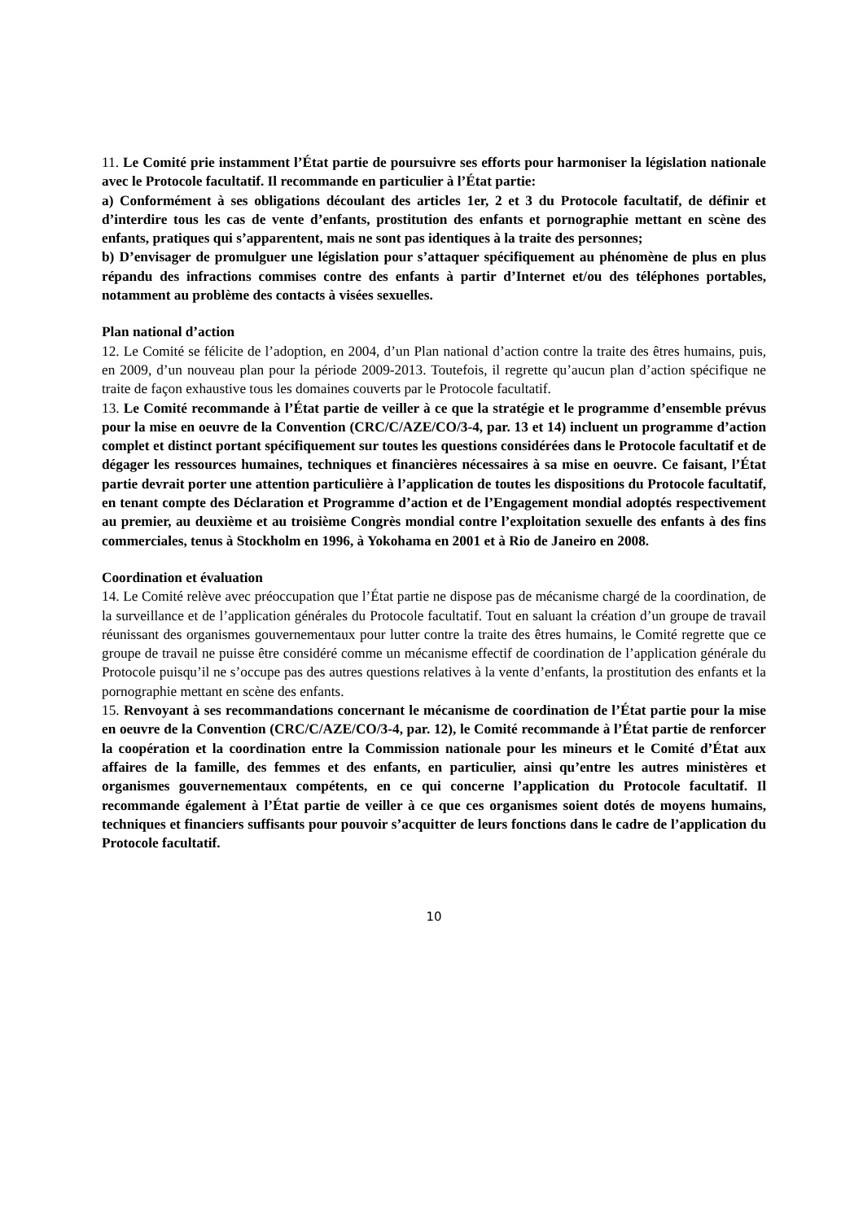11. Le Comité prie instamment l’État partie de poursuivre ses efforts pour harmoniser la législation nationale avec le Protocole facultatif. Il recommande en particulier à l’État partie:
a) Conformément à ses obligations découlant des articles 1er, 2 et 3 du Protocole facultatif, de définir et d’interdire tous les cas de vente d’enfants, prostitution des enfants et pornographie mettant en scène des enfants, pratiques qui s’apparentent, mais ne sont pas identiques à la traite des personnes;
b) D’envisager de promulguer une législation pour s’attaquer spécifiquement au phénomène de plus en plus répandu des infractions commises contre des enfants à partir d’Internet et/ou des téléphones portables, notamment au problème des contacts à visées sexuelles.
Plan national d’action
12. Le Comité se félicite de l’adoption, en 2004, d’un Plan national d’action contre la traite des êtres humains, puis, en 2009, d’un nouveau plan pour la période 2009-2013. Toutefois, il regrette qu’aucun plan d’action spécifique ne traite de façon exhaustive tous les domaines couverts par le Protocole facultatif.
13. Le Comité recommande à l’État partie de veiller à ce que la stratégie et le programme d’ensemble prévus pour la mise en oeuvre de la Convention (CRC/C/AZE/CO/3-4, par. 13 et 14) incluent un programme d’action complet et distinct portant spécifiquement sur toutes les questions considérées dans le Protocole facultatif et de dégager les ressources humaines, techniques et financières nécessaires à sa mise en oeuvre. Ce faisant, l’État partie devrait porter une attention particulière à l’application de toutes les dispositions du Protocole facultatif, en tenant compte des Déclaration et Programme d’action et de l’Engagement mondial adoptés respectivement au premier, au deuxième et au troisième Congrès mondial contre l’exploitation sexuelle des enfants à des fins commerciales, tenus à Stockholm en 1996, à Yokohama en 2001 et à Rio de Janeiro en 2008.
Coordination et évaluation
14. Le Comité relève avec préoccupation que l’État partie ne dispose pas de mécanisme chargé de la coordination, de la surveillance et de l’application générales du Protocole facultatif. Tout en saluant la création d’un groupe de travail réunissant des organismes gouvernementaux pour lutter contre la traite des êtres humains, le Comité regrette que ce groupe de travail ne puisse être considéré comme un mécanisme effectif de coordination de l’application générale du Protocole puisqu’il ne s’occupe pas des autres questions relatives à la vente d’enfants, la prostitution des enfants et la pornographie mettant en scène des enfants.
15. Renvoyant à ses recommandations concernant le mécanisme de coordination de l’État partie pour la mise en oeuvre de la Convention (CRC/C/AZE/CO/3-4, par. 12), le Comité recommande à l’État partie de renforcer la coopération et la coordination entre la Commission nationale pour les mineurs et le Comité d’État aux affaires de la famille, des femmes et des enfants, en particulier, ainsi qu’entre les autres ministères et organismes gouvernementaux compétents, en ce qui concerne l’application du Protocole facultatif. Il recommande également à l’État partie de veiller à ce que ces organismes soient dotés de moyens humains, techniques et financiers suffisants pour pouvoir s’acquitter de leurs fonctions dans le cadre de l’application du Protocole facultatif.
10